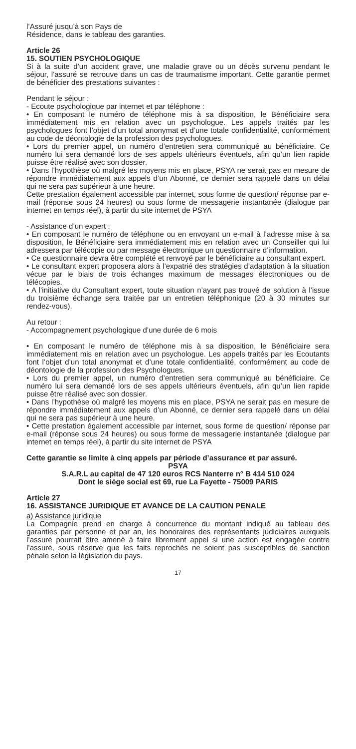l’Assuré jusqu’à son Pays de
Résidence, dans le tableau des garanties.
Article 26
15. SOUTIEN PSYCHOLOGIQUE
Si à la suite d’un accident grave, une maladie grave ou un décès survenu pendant le séjour, l’assuré se retrouve dans un cas de traumatisme important. Cette garantie permet de bénéficier des prestations suivantes :
Pendant le séjour :
- Ecoute psychologique par internet et par téléphone :
• En composant le numéro de téléphone mis à sa disposition, le Bénéficiaire sera immédiatement mis en relation avec un psychologue. Les appels traités par les psychologues font l’objet d’un total anonymat et d’une totale confidentialité, conformément au code de déontologie de la profession des psychologues.
• Lors du premier appel, un numéro d’entretien sera communiqué au bénéficiaire. Ce numéro lui sera demandé lors de ses appels ultérieurs éventuels, afin qu’un lien rapide puisse être réalisé avec son dossier.
• Dans l’hypothèse où malgré les moyens mis en place, PSYA ne serait pas en mesure de répondre immédiatement aux appels d’un Abonné, ce dernier sera rappelé dans un délai qui ne sera pas supérieur à une heure.
Cette prestation également accessible par internet, sous forme de question/ réponse par e-mail (réponse sous 24 heures) ou sous forme de messagerie instantanée (dialogue par internet en temps réel), à partir du site internet de PSYA
- Assistance d’un expert :
• En composant le numéro de téléphone ou en envoyant un e-mail à l’adresse mise à sa disposition, le Bénéficiaire sera immédiatement mis en relation avec un Conseiller qui lui adressera par télécopie ou par message électronique un questionnaire d’information.
• Ce questionnaire devra être complété et renvoyé par le bénéficiaire au consultant expert.
• Le consultant expert proposera alors à l’expatrié des stratégies d’adaptation à la situation vécue par le biais de trois échanges maximum de messages électroniques ou de télécopies.
• A l’initiative du Consultant expert, toute situation n’ayant pas trouvé de solution à l’issue du troisième échange sera traitée par un entretien téléphonique (20 à 30 minutes sur rendez-vous).
Au retour :
- Accompagnement psychologique d’une durée de 6 mois
• En composant le numéro de téléphone mis à sa disposition, le Bénéficiaire sera immédiatement mis en relation avec un psychologue. Les appels traités par les Ecoutants font l’objet d’un total anonymat et d’une totale confidentialité, conformément au code de déontologie de la profession des Psychologues.
• Lors du premier appel, un numéro d’entretien sera communiqué au bénéficiaire. Ce numéro lui sera demandé lors de ses appels ultérieurs éventuels, afin qu’un lien rapide puisse être réalisé avec son dossier.
• Dans l’hypothèse où malgré les moyens mis en place, PSYA ne serait pas en mesure de répondre immédiatement aux appels d’un Abonné, ce dernier sera rappelé dans un délai qui ne sera pas supérieur à une heure.
• Cette prestation également accessible par internet, sous forme de question/ réponse par e-mail (réponse sous 24 heures) ou sous forme de messagerie instantanée (dialogue par internet en temps réel), à partir du site internet de PSYA
Cette garantie se limite à cinq appels par période d’assurance et par assuré.
PSYA
S.A.R.L au capital de 47 120 euros RCS Nanterre n° B 414 510 024
Dont le siège social est 69, rue La Fayette - 75009 PARIS
Article 27
16. ASSISTANCE JURIDIQUE ET AVANCE DE LA CAUTION PENALE
a) Assistance juridique
La Compagnie prend en charge à concurrence du montant indiqué au tableau des garanties par personne et par an, les honoraires des représentants judiciaires auxquels l’assuré pourrait être amené à faire librement appel si une action est engagée contre l’assuré, sous réserve que les faits reprochés ne soient pas susceptibles de sanction pénale selon la législation du pays.
17